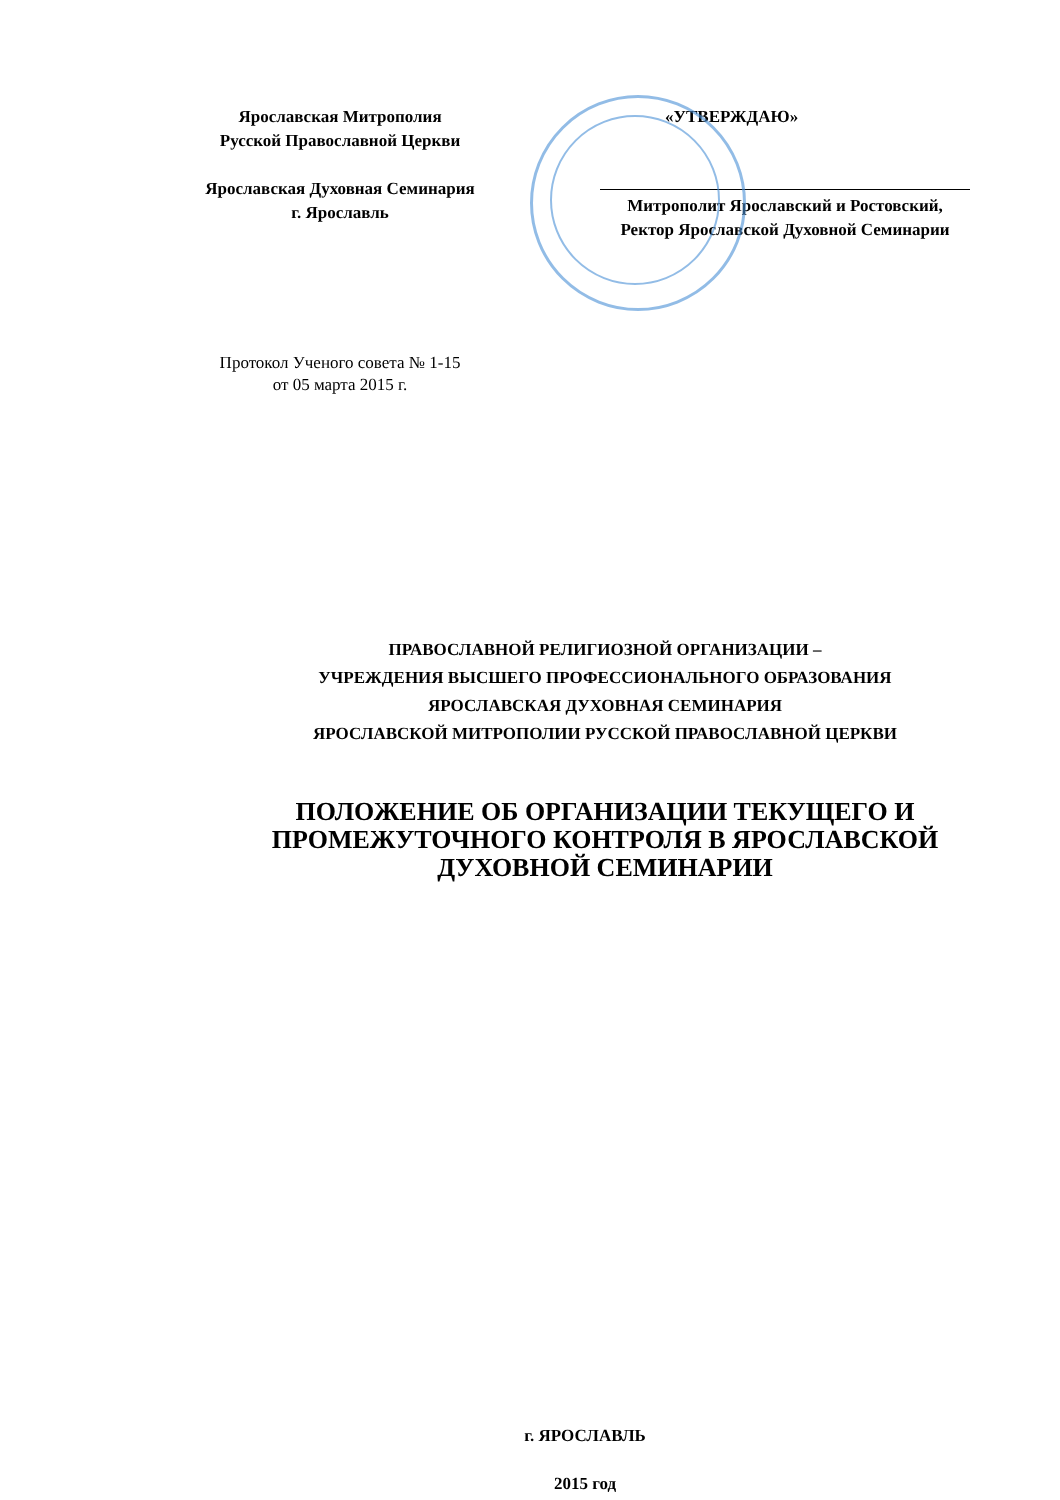Ярославская Митрополия
Русской Православной Церкви
Ярославская Духовная Семинария
г. Ярославль
«УТВЕРЖДАЮ»
Митрополит Ярославский и Ростовский,
Ректор Ярославской Духовной Семинарии
Протокол Ученого совета № 1-15
от 05 марта 2015 г.
ПРАВОСЛАВНОЙ РЕЛИГИОЗНОЙ ОРГАНИЗАЦИИ –
УЧРЕЖДЕНИЯ ВЫСШЕГО ПРОФЕССИОНАЛЬНОГО ОБРАЗОВАНИЯ
ЯРОСЛАВСКАЯ ДУХОВНАЯ СЕМИНАРИЯ
ЯРОСЛАВСКОЙ МИТРОПОЛИИ РУССКОЙ ПРАВОСЛАВНОЙ ЦЕРКВИ
ПОЛОЖЕНИЕ ОБ ОРГАНИЗАЦИИ ТЕКУЩЕГО И
ПРОМЕЖУТОЧНОГО КОНТРОЛЯ В ЯРОСЛАВСКОЙ
ДУХОВНОЙ СЕМИНАРИИ
г. ЯРОСЛАВЛЬ
2015 год